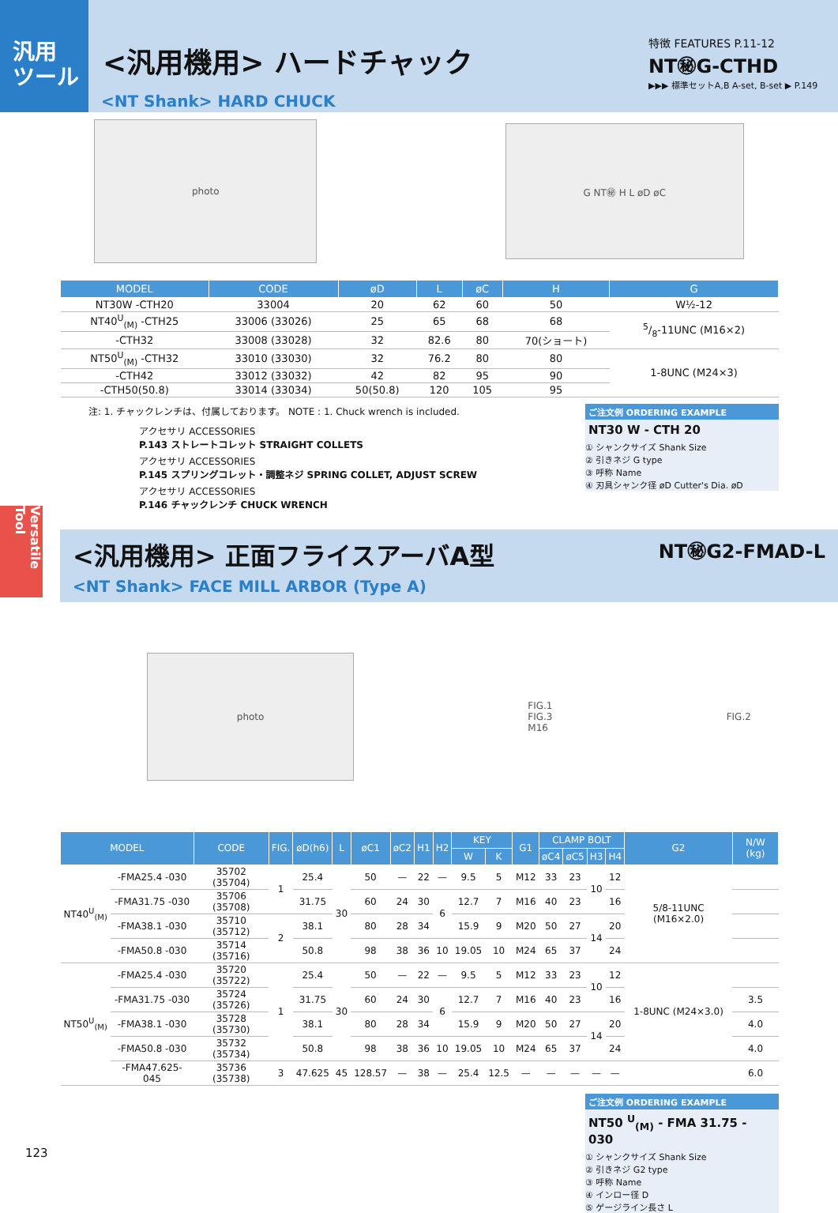汎用
ツール
<汎用機用> ハードチャック
<NT Shank> HARD CHUCK
特徴 FEATURES P.11-12
NT㊙G-CTHD
▶▶▶ 標準セットA,B A-set, B-set ▶ P.149
photo
G NT㊙ H L øD øC
| MODEL | CODE | øD | L | øC | H | G |
| --- | --- | --- | --- | --- | --- | --- |
| NT30W -CTH20 | 33004 | 20 | 62 | 60 | 50 | W½-12 |
| NT40<sup>U</sup><sub>(M)</sub> -CTH25 | 33006 (33026) | 25 | 65 | 68 | 68 | 5/8-11UNC (M16×2) |
| -CTH32 | 33008 (33028) | 32 | 82.6 | 80 | 70(ショート) | |
| NT50<sup>U</sup><sub>(M)</sub> -CTH32 | 33010 (33030) | 32 | 76.2 | 80 | 80 | 1-8UNC (M24×3) |
| -CTH42 | 33012 (33032) | 42 | 82 | 95 | 90 | |
| -CTH50(50.8) | 33014 (33034) | 50(50.8) | 120 | 105 | 95 | |
ご注文例 ORDERING EXAMPLE
NT30 W - CTH 20
① シャンクサイズ Shank Size
② 引きネジ G type
③ 呼称 Name
④ 刃具シャンク径 øD Cutter's Dia. øD
注: 1. チャックレンチは、付属しております。 NOTE : 1. Chuck wrench is included.
アクセサリ ACCESSORIES
P.143 ストレートコレット STRAIGHT COLLETS
アクセサリ ACCESSORIES
P.145 スプリングコレット・調整ネジ SPRING COLLET, ADJUST SCREW
アクセサリ ACCESSORIES
P.146 チャックレンチ CHUCK WRENCH
Versatile Tool
<汎用機用> 正面フライスアーバA型 NT㊙G2-FMAD-L
<NT Shank> FACE MILL ARBOR (Type A)
photo
FIG.1
FIG.3
M16
FIG.2
| MODEL | | CODE | FIG. | øD(h6) | L | øC1 | øC2 | H1 | H2 | KEY | | G1 | CLAMP BOLT | | | | G2 | N/W (kg) |
| --- | --- | --- | --- | --- | --- | --- | --- | --- | --- | --- | --- | --- | --- | --- | --- | --- | --- | --- |
| | | | | | | | | | | W | K | | øC4 | øC5 | H3 | H4 | | |
| NT40<sup>U</sup><sub>(M)</sub> | -FMA25.4 -030 | 35702 (35704) | 1 | 25.4 | 30 | 50 | — | 22 | — | 9.5 | 5 | M12 | 33 | 23 | 10 | 12 | 5/8-11UNC (M16×2.0) | |
| | -FMA31.75 -030 | 35706 (35708) | | 31.75 | | 60 | 24 | 30 | 6 | 12.7 | 7 | M16 | 40 | 23 | | 16 | | |
| | -FMA38.1 -030 | 35710 (35712) | 2 | 38.1 | | 80 | 28 | 34 | | 15.9 | 9 | M20 | 50 | 27 | 14 | 20 | | |
| | -FMA50.8 -030 | 35714 (35716) | | 50.8 | | 98 | 38 | 36 | 10 | 19.05 | 10 | M24 | 65 | 37 | | 24 | | |
| NT50<sup>U</sup><sub>(M)</sub> | -FMA25.4 -030 | 35720 (35722) | 1 | 25.4 | 30 | 50 | — | 22 | — | 9.5 | 5 | M12 | 33 | 23 | 10 | 12 | 1-8UNC (M24×3.0) | |
| | -FMA31.75 -030 | 35724 (35726) | | 31.75 | | 60 | 24 | 30 | 6 | 12.7 | 7 | M16 | 40 | 23 | | 16 | | 3.5 |
| | -FMA38.1 -030 | 35728 (35730) | | 38.1 | | 80 | 28 | 34 | | 15.9 | 9 | M20 | 50 | 27 | 14 | 20 | | 4.0 |
| | -FMA50.8 -030 | 35732 (35734) | | 50.8 | | 98 | 38 | 36 | 10 | 19.05 | 10 | M24 | 65 | 37 | | 24 | | 4.0 |
| | -FMA47.625-045 | 35736 (35738) | 3 | 47.625 | 45 | 128.57 | — | 38 | — | 25.4 | 12.5 | — | — | — | — | — | | 6.0 |
ご注文例 ORDERING EXAMPLE
NT50 <sup>U</sup><sub>(M)</sub> - FMA 31.75 - 030
① シャンクサイズ Shank Size
② 引きネジ G2 type
③ 呼称 Name
④ インロー径 D
⑤ ゲージライン長さ L
123